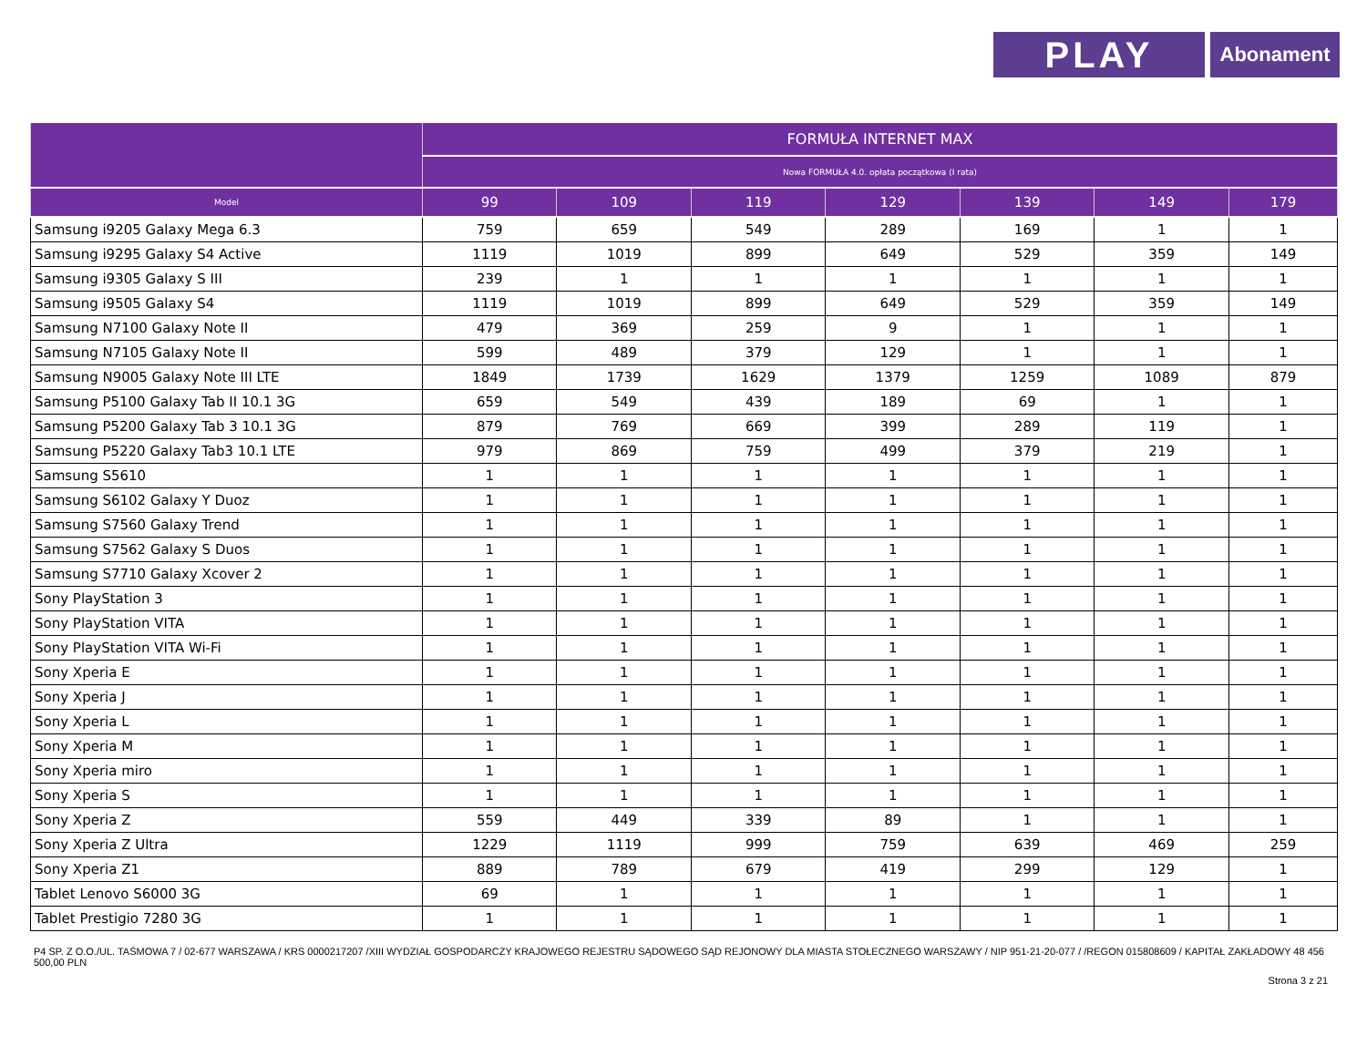PLAY
Abonament
| | FORMUŁA INTERNET MAX | | | | | | |
| --- | --- | --- | --- | --- | --- | --- | --- |
| | Nowa FORMUŁA 4.0. opłata początkowa (I rata) | | | | | | |
| Model | 99 | 109 | 119 | 129 | 139 | 149 | 179 |
| Samsung i9205 Galaxy Mega 6.3 | 759 | 659 | 549 | 289 | 169 | 1 | 1 |
| Samsung i9295 Galaxy S4 Active | 1119 | 1019 | 899 | 649 | 529 | 359 | 149 |
| Samsung i9305 Galaxy S III | 239 | 1 | 1 | 1 | 1 | 1 | 1 |
| Samsung i9505 Galaxy S4 | 1119 | 1019 | 899 | 649 | 529 | 359 | 149 |
| Samsung N7100 Galaxy Note II | 479 | 369 | 259 | 9 | 1 | 1 | 1 |
| Samsung N7105 Galaxy Note II | 599 | 489 | 379 | 129 | 1 | 1 | 1 |
| Samsung N9005 Galaxy Note III LTE | 1849 | 1739 | 1629 | 1379 | 1259 | 1089 | 879 |
| Samsung P5100 Galaxy Tab II 10.1 3G | 659 | 549 | 439 | 189 | 69 | 1 | 1 |
| Samsung P5200 Galaxy Tab 3 10.1 3G | 879 | 769 | 669 | 399 | 289 | 119 | 1 |
| Samsung P5220 Galaxy Tab3 10.1 LTE | 979 | 869 | 759 | 499 | 379 | 219 | 1 |
| Samsung S5610 | 1 | 1 | 1 | 1 | 1 | 1 | 1 |
| Samsung S6102 Galaxy Y Duoz | 1 | 1 | 1 | 1 | 1 | 1 | 1 |
| Samsung S7560 Galaxy Trend | 1 | 1 | 1 | 1 | 1 | 1 | 1 |
| Samsung S7562 Galaxy S Duos | 1 | 1 | 1 | 1 | 1 | 1 | 1 |
| Samsung S7710 Galaxy Xcover 2 | 1 | 1 | 1 | 1 | 1 | 1 | 1 |
| Sony PlayStation 3 | 1 | 1 | 1 | 1 | 1 | 1 | 1 |
| Sony PlayStation VITA | 1 | 1 | 1 | 1 | 1 | 1 | 1 |
| Sony PlayStation VITA Wi-Fi | 1 | 1 | 1 | 1 | 1 | 1 | 1 |
| Sony Xperia E | 1 | 1 | 1 | 1 | 1 | 1 | 1 |
| Sony Xperia J | 1 | 1 | 1 | 1 | 1 | 1 | 1 |
| Sony Xperia L | 1 | 1 | 1 | 1 | 1 | 1 | 1 |
| Sony Xperia M | 1 | 1 | 1 | 1 | 1 | 1 | 1 |
| Sony Xperia miro | 1 | 1 | 1 | 1 | 1 | 1 | 1 |
| Sony Xperia S | 1 | 1 | 1 | 1 | 1 | 1 | 1 |
| Sony Xperia Z | 559 | 449 | 339 | 89 | 1 | 1 | 1 |
| Sony Xperia Z Ultra | 1229 | 1119 | 999 | 759 | 639 | 469 | 259 |
| Sony Xperia Z1 | 889 | 789 | 679 | 419 | 299 | 129 | 1 |
| Tablet Lenovo S6000 3G | 69 | 1 | 1 | 1 | 1 | 1 | 1 |
| Tablet Prestigio 7280 3G | 1 | 1 | 1 | 1 | 1 | 1 | 1 |
P4 SP. Z O.O./UL. TAŚMOWA 7 / 02-677 WARSZAWA / KRS 0000217207 /XIII WYDZIAŁ GOSPODARCZY KRAJOWEGO REJESTRU SĄDOWEGO SĄD REJONOWY DLA MIASTA STOŁECZNEGO WARSZAWY / NIP 951-21-20-077 / /REGON 015808609 / KAPITAŁ ZAKŁADOWY 48 456 500,00 PLN
Strona 3 z 21